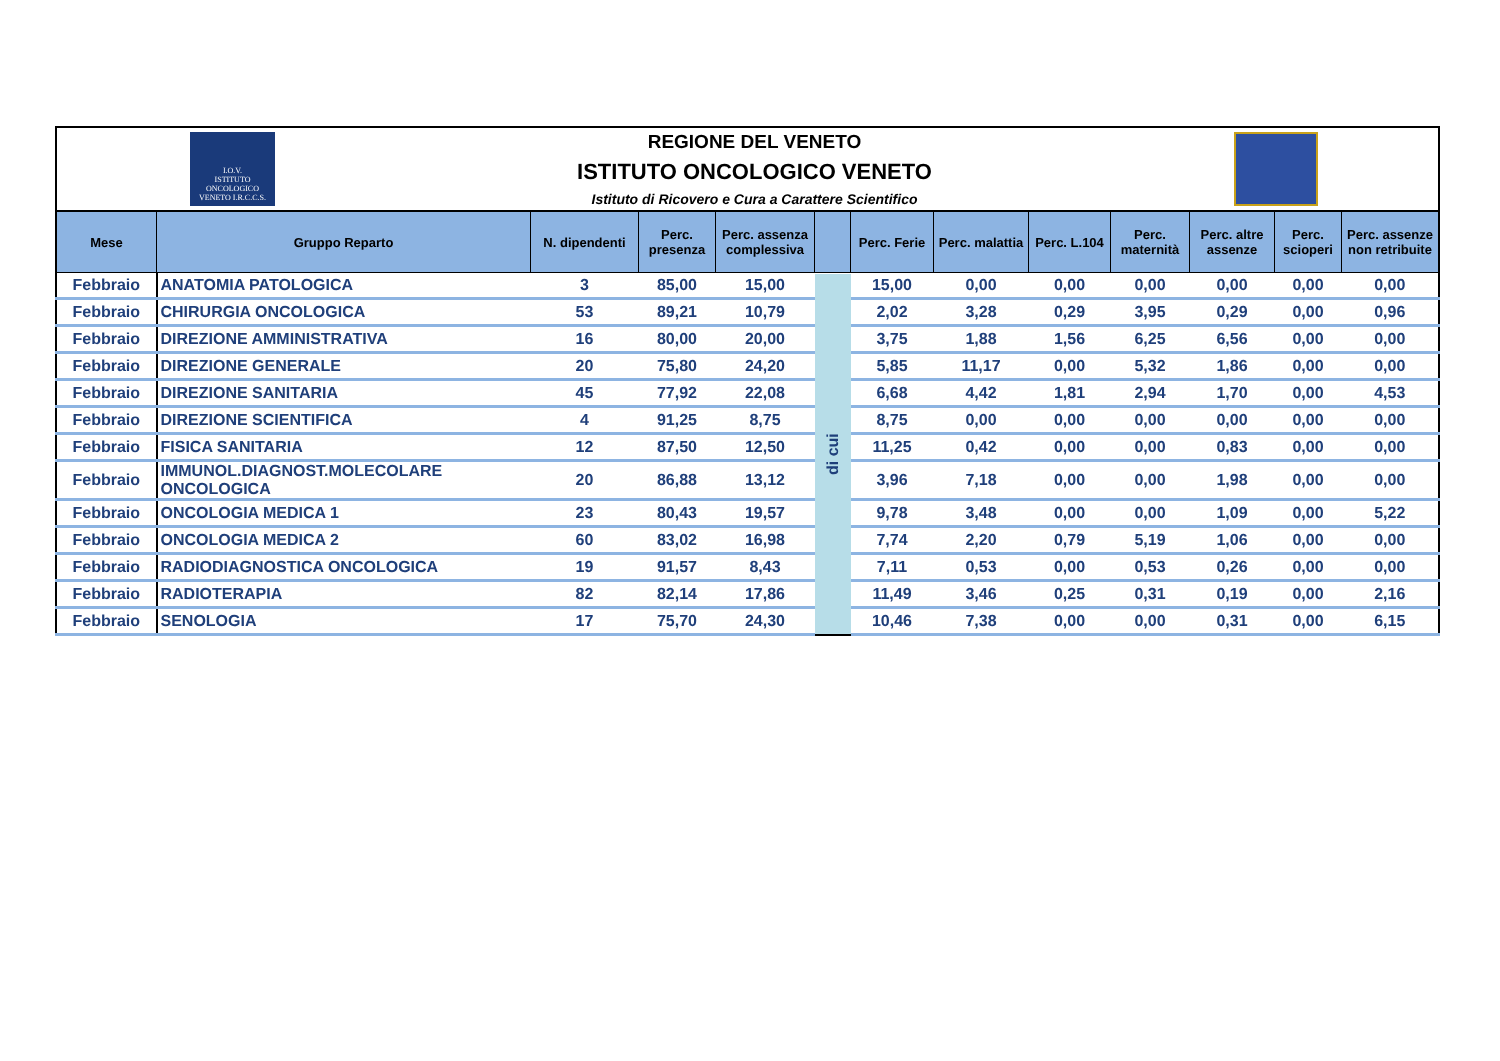I.O.V.
ISTITUTO ONCOLOGICO VENETO I.R.C.C.S.
REGIONE DEL VENETO
ISTITUTO ONCOLOGICO VENETO
Istituto di Ricovero e Cura a Carattere Scientifico
| Mese | Gruppo Reparto | N. dipendenti | Perc. presenza | Perc. assenza complessiva | | Perc. Ferie | Perc. malattia | Perc. L.104 | Perc. maternità | Perc. altre assenze | Perc. scioperi | Perc. assenze non retribuite |
| --- | --- | --- | --- | --- | --- | --- | --- | --- | --- | --- | --- | --- |
| Febbraio | ANATOMIA PATOLOGICA | 3 | 85,00 | 15,00 | di cui | 15,00 | 0,00 | 0,00 | 0,00 | 0,00 | 0,00 | 0,00 |
| Febbraio | CHIRURGIA ONCOLOGICA | 53 | 89,21 | 10,79 | | 2,02 | 3,28 | 0,29 | 3,95 | 0,29 | 0,00 | 0,96 |
| Febbraio | DIREZIONE AMMINISTRATIVA | 16 | 80,00 | 20,00 | | 3,75 | 1,88 | 1,56 | 6,25 | 6,56 | 0,00 | 0,00 |
| Febbraio | DIREZIONE GENERALE | 20 | 75,80 | 24,20 | | 5,85 | 11,17 | 0,00 | 5,32 | 1,86 | 0,00 | 0,00 |
| Febbraio | DIREZIONE SANITARIA | 45 | 77,92 | 22,08 | | 6,68 | 4,42 | 1,81 | 2,94 | 1,70 | 0,00 | 4,53 |
| Febbraio | DIREZIONE SCIENTIFICA | 4 | 91,25 | 8,75 | | 8,75 | 0,00 | 0,00 | 0,00 | 0,00 | 0,00 | 0,00 |
| Febbraio | FISICA SANITARIA | 12 | 87,50 | 12,50 | | 11,25 | 0,42 | 0,00 | 0,00 | 0,83 | 0,00 | 0,00 |
| Febbraio | IMMUNOL.DIAGNOST.MOLECOLARE ONCOLOGICA | 20 | 86,88 | 13,12 | | 3,96 | 7,18 | 0,00 | 0,00 | 1,98 | 0,00 | 0,00 |
| Febbraio | ONCOLOGIA MEDICA 1 | 23 | 80,43 | 19,57 | | 9,78 | 3,48 | 0,00 | 0,00 | 1,09 | 0,00 | 5,22 |
| Febbraio | ONCOLOGIA MEDICA 2 | 60 | 83,02 | 16,98 | | 7,74 | 2,20 | 0,79 | 5,19 | 1,06 | 0,00 | 0,00 |
| Febbraio | RADIODIAGNOSTICA ONCOLOGICA | 19 | 91,57 | 8,43 | | 7,11 | 0,53 | 0,00 | 0,53 | 0,26 | 0,00 | 0,00 |
| Febbraio | RADIOTERAPIA | 82 | 82,14 | 17,86 | | 11,49 | 3,46 | 0,25 | 0,31 | 0,19 | 0,00 | 2,16 |
| Febbraio | SENOLOGIA | 17 | 75,70 | 24,30 | | 10,46 | 7,38 | 0,00 | 0,00 | 0,31 | 0,00 | 6,15 |